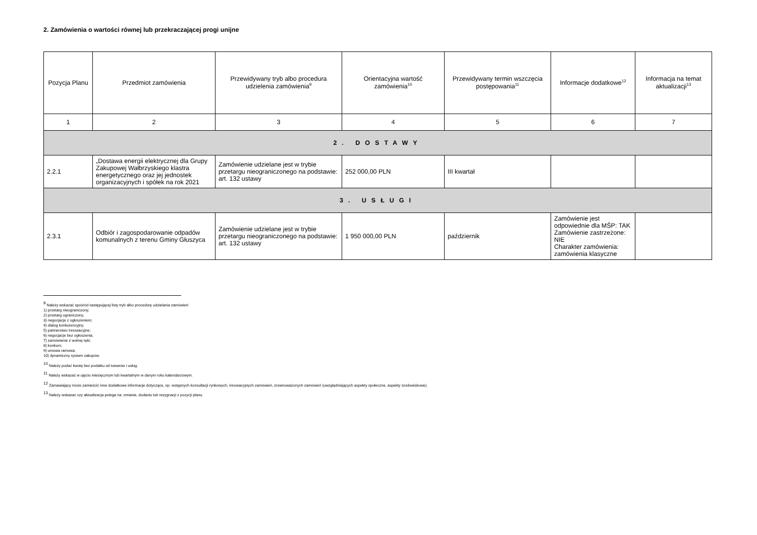2. Zamówienia o wartości równej lub przekraczającej progi unijne
| Pozycja Planu | Przedmiot zamówienia | Przewidywany tryb albo procedura udzielenia zamówienia<sup>9</sup> | Orientacyjna wartość zamówienia<sup>10</sup> | Przewidywany termin wszczęcia postępowania<sup>11</sup> | Informacje dodatkowe<sup>12</sup> | Informacja na temat aktualizacji<sup>13</sup> |
| --- | --- | --- | --- | --- | --- | --- |
| 1 | 2 | 3 | 4 | 5 | 6 | 7 |
| 2. DOSTAWY | | | | | | |
| 2.2.1 | „Dostawa energii elektrycznej dla Grupy Zakupowej Wałbrzyskiego klastra energetycznego oraz jej jednostek organizacyjnych i spółek na rok 2021 | Zamówienie udzielane jest w trybie przetargu nieograniczonego na podstawie: art. 132 ustawy | 252 000,00 PLN | III kwartał | | |
| 3. USŁUGI | | | | | | |
| 2.3.1 | Odbiór i zagospodarowanie odpadów komunalnych z terenu Gminy Głuszyca | Zamówienie udzielane jest w trybie przetargu nieograniczonego na podstawie: art. 132 ustawy | 1 950 000,00 PLN | październik | Zamówienie jest odpowiednie dla MŚP: TAK Zamówienie zastrzeżone: NIE Charakter zamówienia: zamówienia klasyczne | |
<sup>9</sup> Należy wskazać spośród następującej listy tryb albo procedurę udzielania zamówień:
1) przetarg nieograniczony;
2) przetarg ograniczony;
3) negocjacje z ogłoszeniem;
4) dialog konkurencyjny;
5) partnerstwo innowacyjne;
6) negocjacje bez ogłoszenia;
7) zamówienie z wolnej ręki;
8) konkurs;
9) umowa ramowa;
10) dynamiczny system zakupów.
<sup>10</sup> Należy podać kwotę bez podatku od towarów i usług.
<sup>11</sup> Należy wskazać w ujęciu miesięcznym lub kwartalnym w danym roku kalendarzowym.
<sup>12</sup> Zamawiający może zamieścić inne dodatkowe informacje dotyczące, np. wstępnych konsultacji rynkowych, innowacyjnych zamówień, zrównoważonych zamówień (uwzględniających aspekty społeczne, aspekty środowiskowe).
<sup>13</sup> Należy wskazać czy aktualizacja polega na: zmianie, dodaniu lub rezygnacji z pozycji planu.